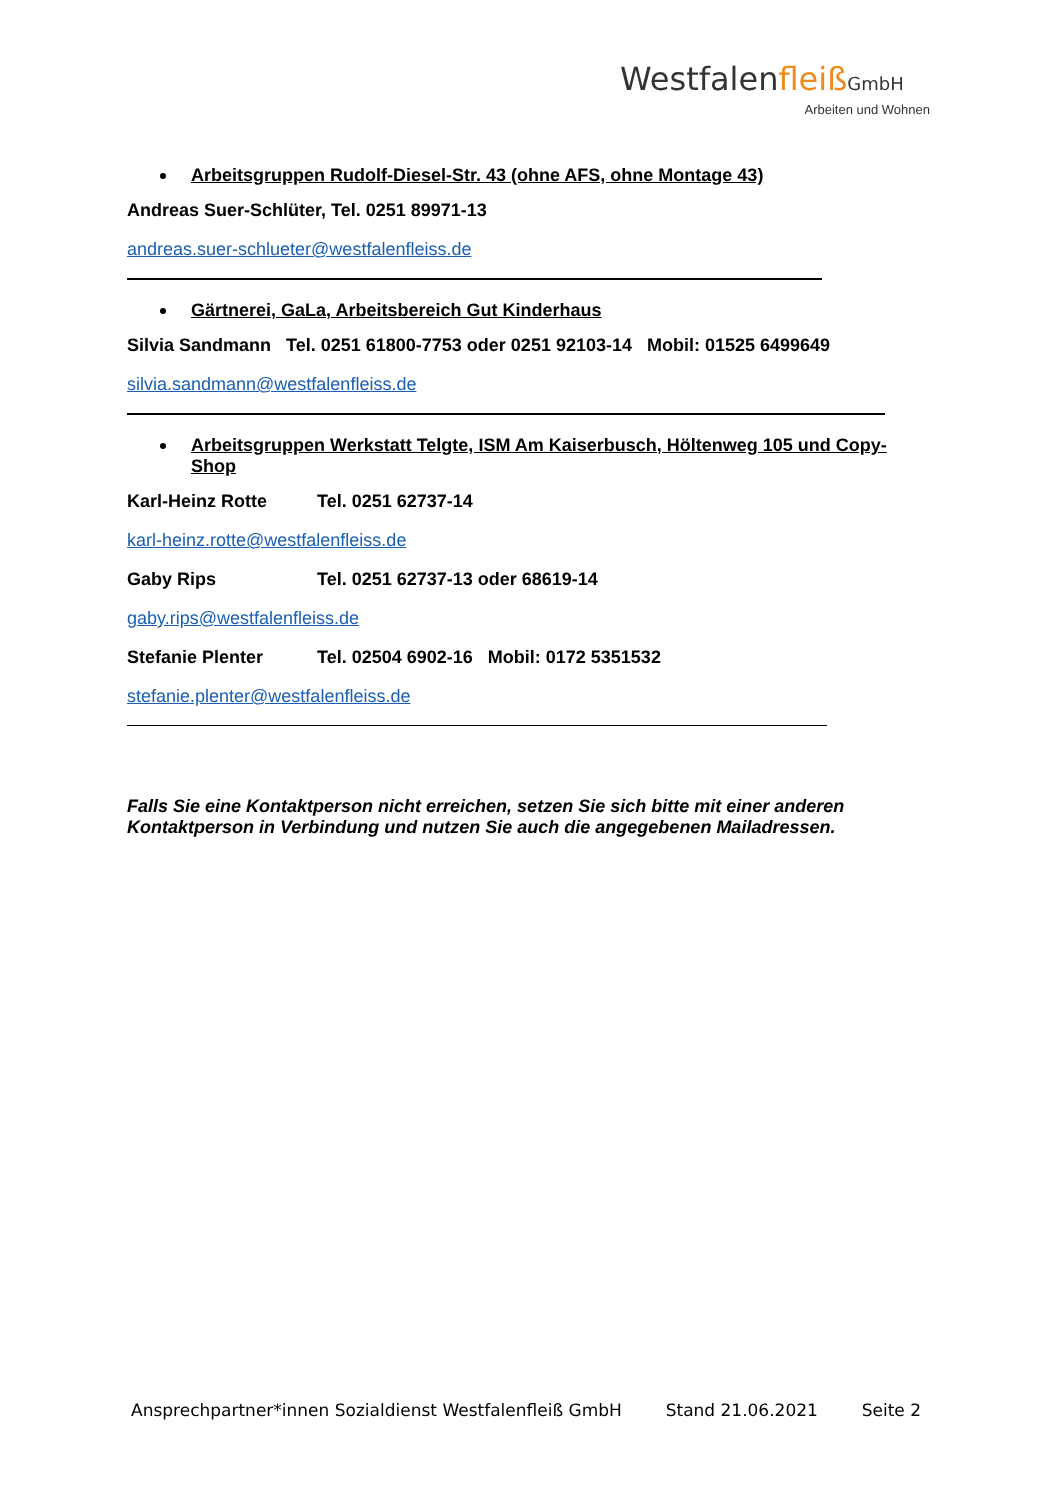Westfalenfleiß GmbH
Arbeiten und Wohnen
Arbeitsgruppen Rudolf-Diesel-Str. 43 (ohne AFS, ohne Montage 43)
Andreas Suer-Schlüter, Tel. 0251 89971-13
andreas.suer-schlueter@westfalenfleiss.de
Gärtnerei, GaLa, Arbeitsbereich Gut Kinderhaus
Silvia Sandmann Tel. 0251 61800-7753 oder 0251 92103-14 Mobil: 01525 6499649
silvia.sandmann@westfalenfleiss.de
Arbeitsgruppen Werkstatt Telgte, ISM Am Kaiserbusch, Höltenweg 105 und Copy-Shop
Karl-Heinz Rotte Tel. 0251 62737-14
karl-heinz.rotte@westfalenfleiss.de
Gaby Rips Tel. 0251 62737-13 oder 68619-14
gaby.rips@westfalenfleiss.de
Stefanie Plenter Tel. 02504 6902-16 Mobil: 0172 5351532
stefanie.plenter@westfalenfleiss.de
Falls Sie eine Kontaktperson nicht erreichen, setzen Sie sich bitte mit einer anderen Kontaktperson in Verbindung und nutzen Sie auch die angegebenen Mailadressen.
Ansprechpartner*innen Sozialdienst Westfalenfleiß GmbH Stand 21.06.2021 Seite 2